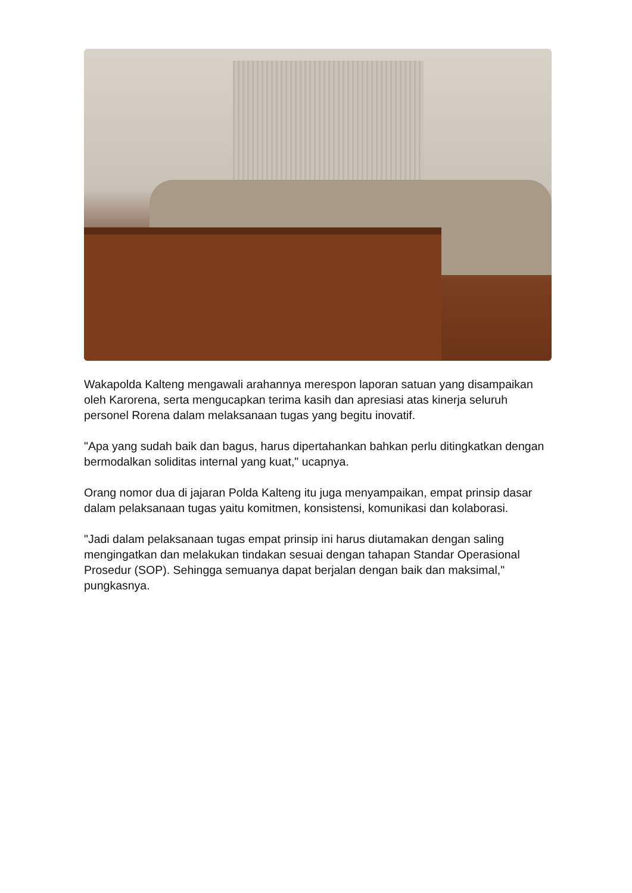Wakapolda Kalteng mengawali arahannya merespon laporan satuan yang disampaikan oleh Karorena, serta mengucapkan terima kasih dan apresiasi atas kinerja seluruh personel Rorena dalam melaksanaan tugas yang begitu inovatif.
"Apa yang sudah baik dan bagus, harus dipertahankan bahkan perlu ditingkatkan dengan bermodalkan soliditas internal yang kuat," ucapnya.
Orang nomor dua di jajaran Polda Kalteng itu juga menyampaikan, empat prinsip dasar dalam pelaksanaan tugas yaitu komitmen, konsistensi, komunikasi dan kolaborasi.
"Jadi dalam pelaksanaan tugas empat prinsip ini harus diutamakan dengan saling mengingatkan dan melakukan tindakan sesuai dengan tahapan Standar Operasional Prosedur (SOP). Sehingga semuanya dapat berjalan dengan baik dan maksimal," pungkasnya.